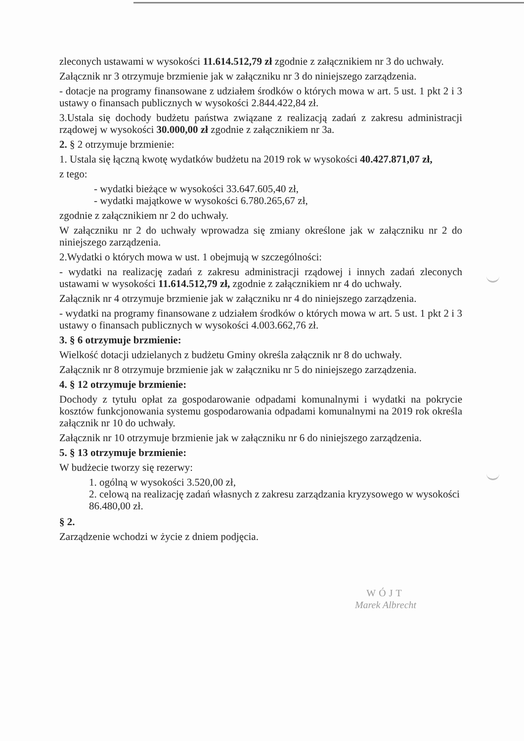zleconych ustawami w wysokości 11.614.512,79 zł zgodnie z załącznikiem nr 3 do uchwały.
Załącznik nr 3 otrzymuje brzmienie jak w załączniku nr 3 do niniejszego zarządzenia.
- dotacje na programy finansowane z udziałem środków o których mowa w art. 5 ust. 1 pkt 2 i 3 ustawy o finansach publicznych w wysokości 2.844.422,84 zł.
3.Ustala się dochody budżetu państwa związane z realizacją zadań z zakresu administracji rządowej w wysokości 30.000,00 zł zgodnie z załącznikiem nr 3a.
2. § 2 otrzymuje brzmienie:
1. Ustala się łączną kwotę wydatków budżetu na 2019 rok w wysokości 40.427.871,07 zł,
z tego:
- wydatki bieżące w wysokości 33.647.605,40 zł,
- wydatki majątkowe w wysokości 6.780.265,67 zł,
zgodnie z załącznikiem nr 2 do uchwały.
W załączniku nr 2 do uchwały wprowadza się zmiany określone jak w załączniku nr 2 do niniejszego zarządzenia.
2.Wydatki o których mowa w ust. 1 obejmują w szczególności:
- wydatki na realizację zadań z zakresu administracji rządowej i innych zadań zleconych ustawami w wysokości 11.614.512,79 zł, zgodnie z załącznikiem nr 4 do uchwały.
Załącznik nr 4 otrzymuje brzmienie jak w załączniku nr 4 do niniejszego zarządzenia.
- wydatki na programy finansowane z udziałem środków o których mowa w art. 5 ust. 1 pkt 2 i 3 ustawy o finansach publicznych w wysokości 4.003.662,76 zł.
3. § 6 otrzymuje brzmienie:
Wielkość dotacji udzielanych z budżetu Gminy określa załącznik nr 8 do uchwały.
Załącznik nr 8 otrzymuje brzmienie jak w załączniku nr 5 do niniejszego zarządzenia.
4. § 12 otrzymuje brzmienie:
Dochody z tytułu opłat za gospodarowanie odpadami komunalnymi i wydatki na pokrycie kosztów funkcjonowania systemu gospodarowania odpadami komunalnymi na 2019 rok określa załącznik nr 10 do uchwały.
Załącznik nr 10 otrzymuje brzmienie jak w załączniku nr 6 do niniejszego zarządzenia.
5. § 13 otrzymuje brzmienie:
W budżecie tworzy się rezerwy:
1. ogólną w wysokości 3.520,00 zł,
2. celową na realizację zadań własnych z zakresu zarządzania kryzysowego w wysokości 86.480,00 zł.
§ 2.
Zarządzenie wchodzi w życie z dniem podjęcia.
WÓJT
Marek Albrecht